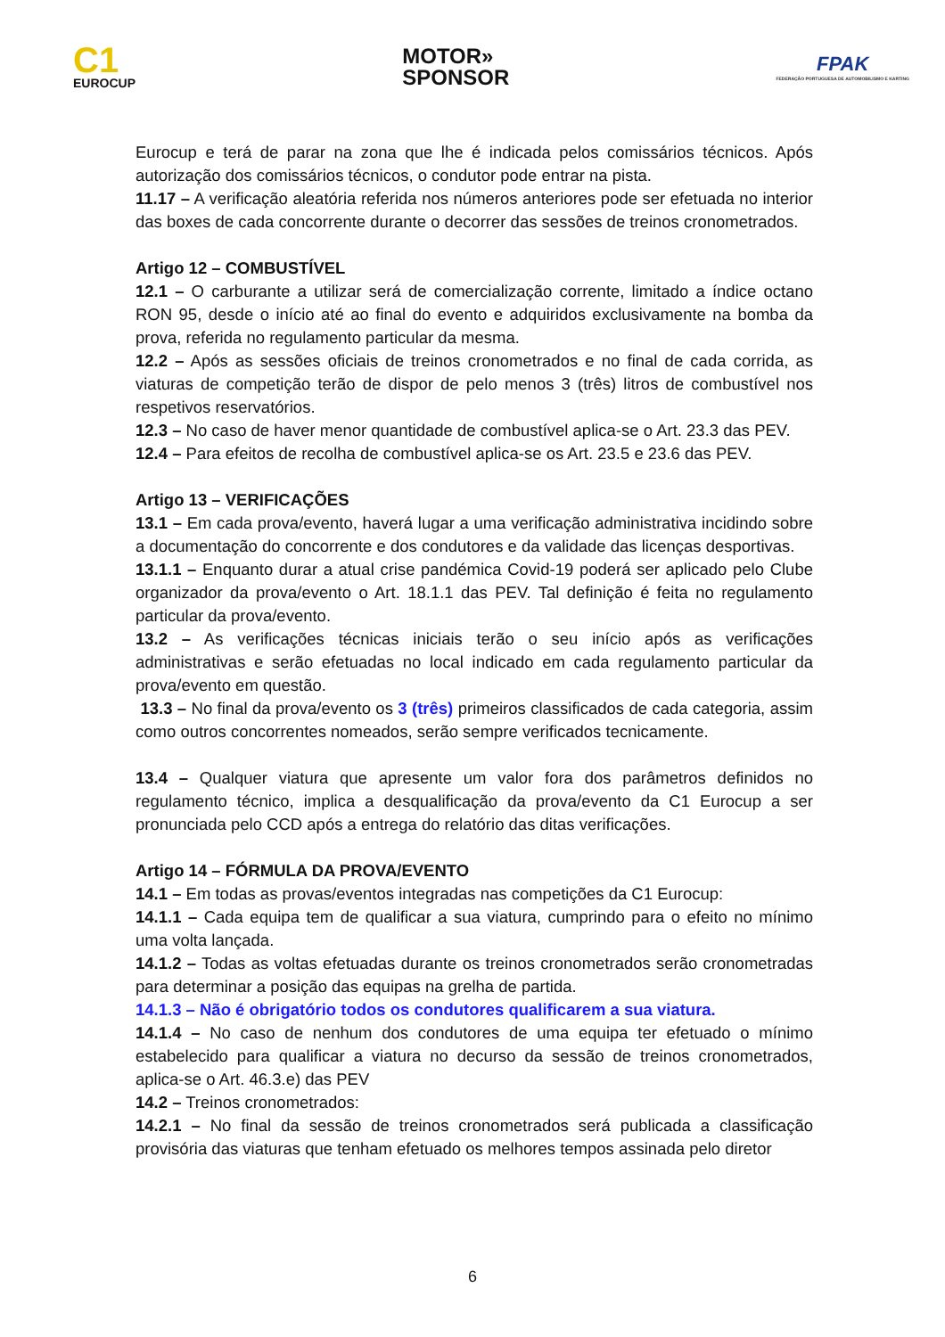C1
EUROCUP
MOTOR»
SPONSOR
FPAK
FEDERAÇÃO PORTUGUESA DE AUTOMOBILISMO E KARTING
Eurocup e terá de parar na zona que lhe é indicada pelos comissários técnicos. Após autorização dos comissários técnicos, o condutor pode entrar na pista.
11.17 – A verificação aleatória referida nos números anteriores pode ser efetuada no interior das boxes de cada concorrente durante o decorrer das sessões de treinos cronometrados.
Artigo 12 – COMBUSTÍVEL
12.1 – O carburante a utilizar será de comercialização corrente, limitado a índice octano RON 95, desde o início até ao final do evento e adquiridos exclusivamente na bomba da prova, referida no regulamento particular da mesma.
12.2 – Após as sessões oficiais de treinos cronometrados e no final de cada corrida, as viaturas de competição terão de dispor de pelo menos 3 (três) litros de combustível nos respetivos reservatórios.
12.3 – No caso de haver menor quantidade de combustível aplica-se o Art. 23.3 das PEV.
12.4 – Para efeitos de recolha de combustível aplica-se os Art. 23.5 e 23.6 das PEV.
Artigo 13 – VERIFICAÇÕES
13.1 – Em cada prova/evento, haverá lugar a uma verificação administrativa incidindo sobre a documentação do concorrente e dos condutores e da validade das licenças desportivas.
13.1.1 – Enquanto durar a atual crise pandémica Covid-19 poderá ser aplicado pelo Clube organizador da prova/evento o Art. 18.1.1 das PEV. Tal definição é feita no regulamento particular da prova/evento.
13.2 – As verificações técnicas iniciais terão o seu início após as verificações administrativas e serão efetuadas no local indicado em cada regulamento particular da prova/evento em questão.
13.3 – No final da prova/evento os 3 (três) primeiros classificados de cada categoria, assim como outros concorrentes nomeados, serão sempre verificados tecnicamente.
13.4 – Qualquer viatura que apresente um valor fora dos parâmetros definidos no regulamento técnico, implica a desqualificação da prova/evento da C1 Eurocup a ser pronunciada pelo CCD após a entrega do relatório das ditas verificações.
Artigo 14 – FÓRMULA DA PROVA/EVENTO
14.1 – Em todas as provas/eventos integradas nas competições da C1 Eurocup:
14.1.1 – Cada equipa tem de qualificar a sua viatura, cumprindo para o efeito no mínimo uma volta lançada.
14.1.2 – Todas as voltas efetuadas durante os treinos cronometrados serão cronometradas para determinar a posição das equipas na grelha de partida.
14.1.3 – Não é obrigatório todos os condutores qualificarem a sua viatura.
14.1.4 – No caso de nenhum dos condutores de uma equipa ter efetuado o mínimo estabelecido para qualificar a viatura no decurso da sessão de treinos cronometrados, aplica-se o Art. 46.3.e) das PEV
14.2 – Treinos cronometrados:
14.2.1 – No final da sessão de treinos cronometrados será publicada a classificação provisória das viaturas que tenham efetuado os melhores tempos assinada pelo diretor
6